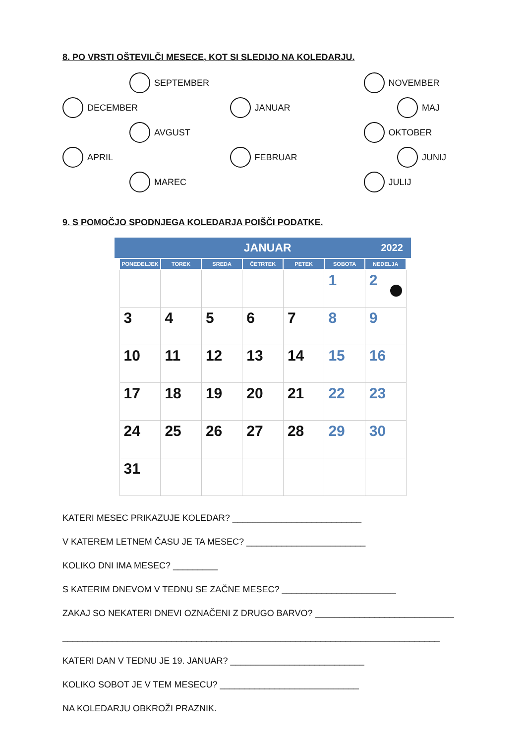8. PO VRSTI OŠTEVILČI MESECE, KOT SI SLEDIJO NA KOLEDARJU.
SEPTEMBER
NOVEMBER
DECEMBER
JANUAR
MAJ
AVGUST
OKTOBER
APRIL
FEBRUAR
JUNIJ
MAREC
JULIJ
9. S POMOČJO SPODNJEGA KOLEDARJA POIŠČI PODATKE.
JANUAR 2022
| PONEDELJEK | TOREK | SREDA | ČETRTEK | PETEK | SOBOTA | NEDELJA |
| --- | --- | --- | --- | --- | --- | --- |
| | | | | | 1 | 2 |
| 3 | 4 | 5 | 6 | 7 | 8 | 9 |
| 10 | 11 | 12 | 13 | 14 | 15 | 16 |
| 17 | 18 | 19 | 20 | 21 | 22 | 23 |
| 24 | 25 | 26 | 27 | 28 | 29 | 30 |
| 31 | | | | | | |
KATERI MESEC PRIKAZUJE KOLEDAR? __________________________
V KATEREM LETNEM ČASU JE TA MESEC? ________________________
KOLIKO DNI IMA MESEC? _________
S KATERIM DNEVOM V TEDNU SE ZAČNE MESEC? _______________________
ZAKAJ SO NEKATERI DNEVI OZNAČENI Z DRUGO BARVO? ____________________________
____________________________________________________________________________
KATERI DAN V TEDNU JE 19. JANUAR? ___________________________
KOLIKO SOBOT JE V TEM MESECU? ____________________________
NA KOLEDARJU OBKROŽI PRAZNIK.